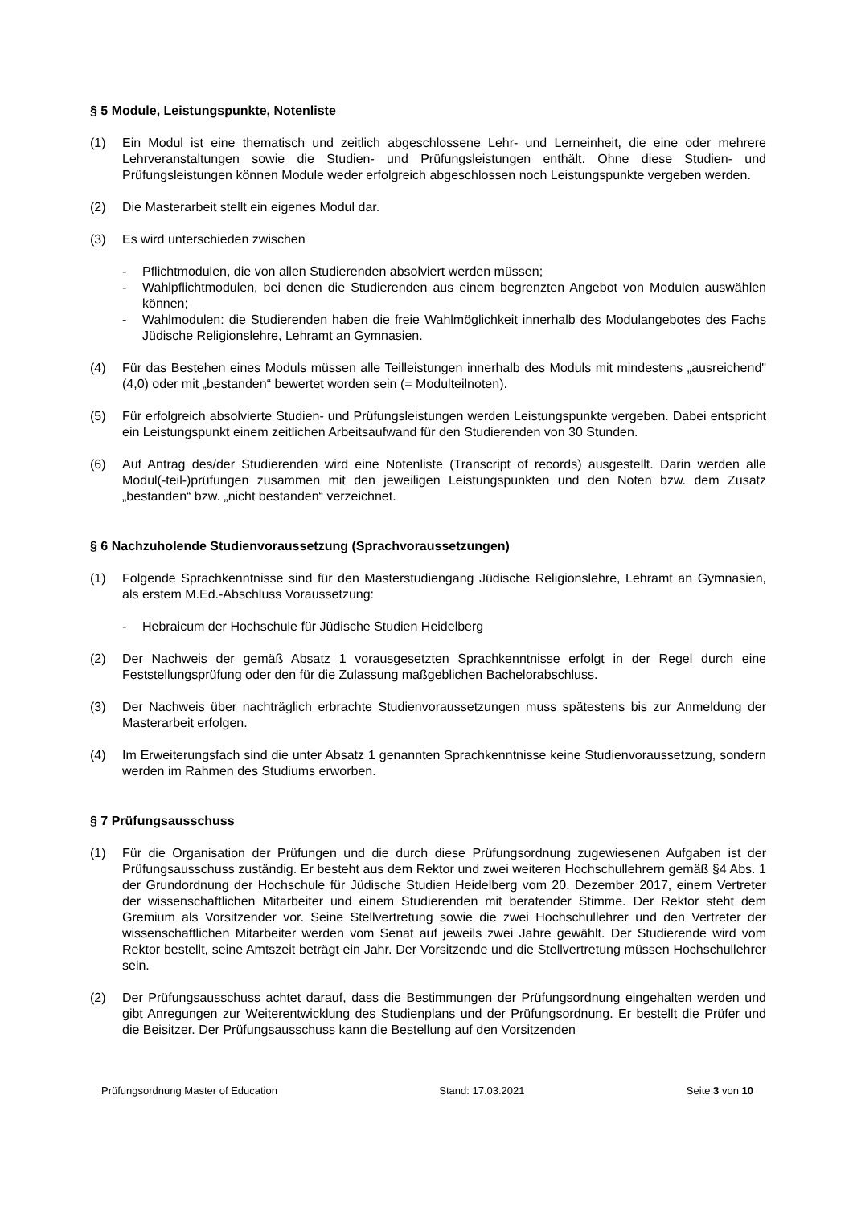§ 5 Module, Leistungspunkte, Notenliste
(1) Ein Modul ist eine thematisch und zeitlich abgeschlossene Lehr- und Lerneinheit, die eine oder mehrere Lehrveranstaltungen sowie die Studien- und Prüfungsleistungen enthält. Ohne diese Studien- und Prüfungsleistungen können Module weder erfolgreich abgeschlossen noch Leistungspunkte vergeben werden.
(2) Die Masterarbeit stellt ein eigenes Modul dar.
(3) Es wird unterschieden zwischen
- Pflichtmodulen, die von allen Studierenden absolviert werden müssen;
- Wahlpflichtmodulen, bei denen die Studierenden aus einem begrenzten Angebot von Modulen auswählen können;
- Wahlmodulen: die Studierenden haben die freie Wahlmöglichkeit innerhalb des Modulangebotes des Fachs Jüdische Religionslehre, Lehramt an Gymnasien.
(4) Für das Bestehen eines Moduls müssen alle Teilleistungen innerhalb des Moduls mit mindestens „ausreichend" (4,0) oder mit „bestanden“ bewertet worden sein (= Modulteilnoten).
(5) Für erfolgreich absolvierte Studien- und Prüfungsleistungen werden Leistungspunkte vergeben. Dabei entspricht ein Leistungspunkt einem zeitlichen Arbeitsaufwand für den Studierenden von 30 Stunden.
(6) Auf Antrag des/der Studierenden wird eine Notenliste (Transcript of records) ausgestellt. Darin werden alle Modul(-teil-)prüfungen zusammen mit den jeweiligen Leistungspunkten und den Noten bzw. dem Zusatz „bestanden“ bzw. „nicht bestanden“ verzeichnet.
§ 6 Nachzuholende Studienvoraussetzung (Sprachvoraussetzungen)
(1) Folgende Sprachkenntnisse sind für den Masterstudiengang Jüdische Religionslehre, Lehramt an Gymnasien, als erstem M.Ed.-Abschluss Voraussetzung:
- Hebraicum der Hochschule für Jüdische Studien Heidelberg
(2) Der Nachweis der gemäß Absatz 1 vorausgesetzten Sprachkenntnisse erfolgt in der Regel durch eine Feststellungsprüfung oder den für die Zulassung maßgeblichen Bachelorabschluss.
(3) Der Nachweis über nachträglich erbrachte Studienvoraussetzungen muss spätestens bis zur Anmeldung der Masterarbeit erfolgen.
(4) Im Erweiterungsfach sind die unter Absatz 1 genannten Sprachkenntnisse keine Studienvoraussetzung, sondern werden im Rahmen des Studiums erworben.
§ 7 Prüfungsausschuss
(1) Für die Organisation der Prüfungen und die durch diese Prüfungsordnung zugewiesenen Aufgaben ist der Prüfungsausschuss zuständig. Er besteht aus dem Rektor und zwei weiteren Hochschullehrern gemäß §4 Abs. 1 der Grundordnung der Hochschule für Jüdische Studien Heidelberg vom 20. Dezember 2017, einem Vertreter der wissenschaftlichen Mitarbeiter und einem Studierenden mit beratender Stimme. Der Rektor steht dem Gremium als Vorsitzender vor. Seine Stellvertretung sowie die zwei Hochschullehrer und den Vertreter der wissenschaftlichen Mitarbeiter werden vom Senat auf jeweils zwei Jahre gewählt. Der Studierende wird vom Rektor bestellt, seine Amtszeit beträgt ein Jahr. Der Vorsitzende und die Stellvertretung müssen Hochschullehrer sein.
(2) Der Prüfungsausschuss achtet darauf, dass die Bestimmungen der Prüfungsordnung eingehalten werden und gibt Anregungen zur Weiterentwicklung des Studienplans und der Prüfungsordnung. Er bestellt die Prüfer und die Beisitzer. Der Prüfungsausschuss kann die Bestellung auf den Vorsitzenden
Prüfungsordnung Master of Education Stand: 17.03.2021 Seite 3 von 10